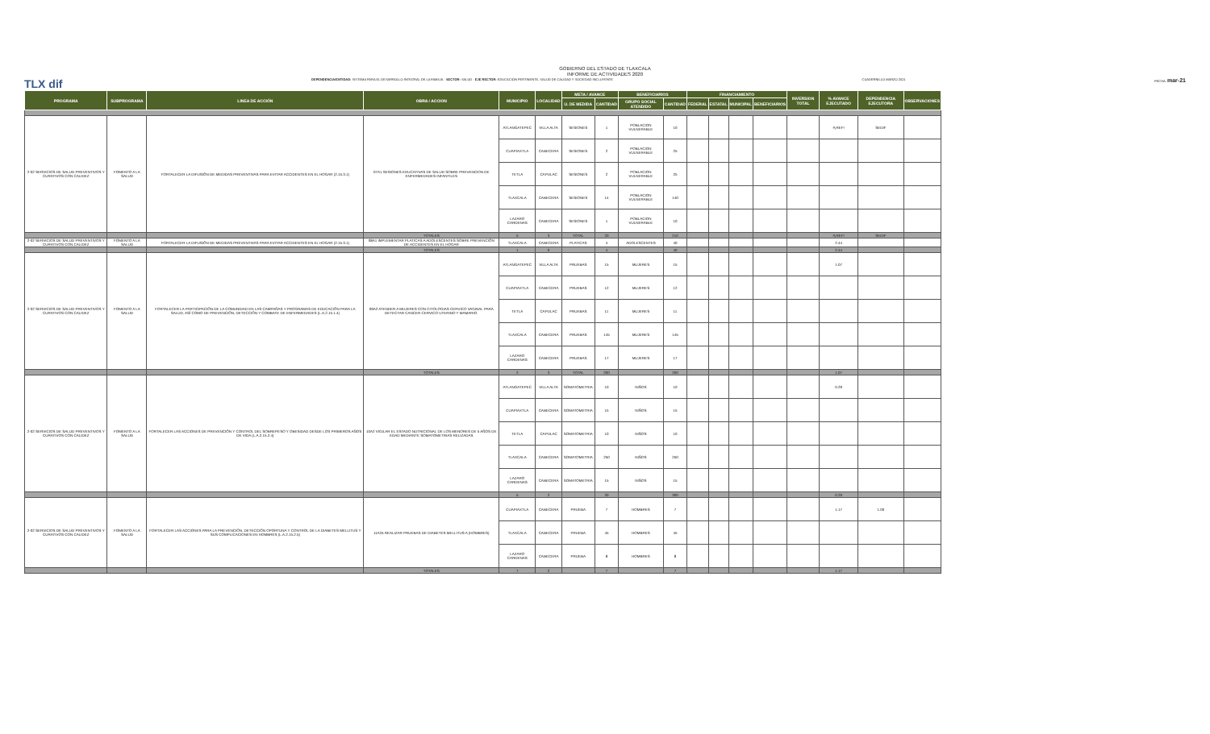GOBIERNO DEL ESTADO DE TLAXCALA
INFORME DE ACTIVIDADES 2020
TLX dif DEPENDENCIA/ENTIDAD: SISTEMA PARA EL DESARROLLO INTEGRAL DE LA FAMILIA · SECTOR: SALUD · EJE RECTOR: EDUCACIÓN PERTINENTE, SALUD DE CALIDAD Y SOCIEDAD INCLUYENTE CUADERNILLO MARZO 2021 FECHA: mar-21
| PROGRAMA | SUBPROGRAMA | LINEA DE ACCIÓN | OBRA / ACCION | MUNICIPIO | LOCALIDAD | META / AVANCE | | BENEFICIARIOS | | FINANCIAMIENTO | | | | INVERSION TOTAL | % AVANCE EJECUTADO | DEPENDENCIA EJECUTORA | OBSERVACIONES |
| --- | --- | --- | --- | --- | --- | --- | --- | --- | --- | --- | --- | --- | --- | --- | --- | --- | --- |
| | | | | | | U. DE MEDIDA | CANTIDAD | GRUPO SOCIAL ATENDIDO | CANTIDAD | FEDERAL | ESTATAL | MUNICIPAL | BENEFICIARIOS | | | | |
| 2-02 SERVICIOS DE SALUD PREVENTIVOS Y CURATIVOS CON CALIDEZ | FOMENTO A LA SALUD | FORTALECER LA DIFUSIÓN DE MEDIDAS PREVENTIVAS PARA EVITAR ACCIDENTES EN EL HOGAR (2.15.3.1) | 07A1 SESIONES EDUCATIVAS DE SALUD SOBRE PREVENCION DE ENFERMEDADES INFANTILES | ATLANGATEPEC | VILLA ALTA | SESIONES | 1 | POBLACION VULNERABLE | 10 | | | | | | #¡REF! | SEDIF | |
| | | | | CUAPIAXTLA | CABECERA | SESIONES | 2 | POBLACION VULNERABLE | 25 | | | | | | | | |
| | | | | TETLA | CAPULAC | SESIONES | 2 | POBLACION VULNERABLE | 25 | | | | | | | | |
| | | | | TLAXCALA | CABECERA | SESIONES | 14 | POBLACION VULNERABLE | 140 | | | | | | | | |
| | | | | LAZARO CARDENAS | CABECERA | SESIONES | 1 | POBLACION VULNERABLE | 10 | | | | | | | | |
| | | | TOTALES | 5 | 3 | TOTAL | 20 | | 210 | | | | | | #¡REF! | SEDIF | |
| 2-02 SERVICIOS DE SALUD PREVENTIVOS Y CURATIVOS CON CALIDEZ | FOMENTO A LA SALUD | FORTALECER LA DIFUSIÓN DE MEDIDAS PREVENTIVAS PARA EVITAR ACCIDENTES EN EL HOGAR (2.15.3.1) | 08A1 IMPLEMENTAR PLATICAS A ADOLESCENTES SOBRE PREVENCIÓN DE ACCIDENTES EN EL HOGAR | TLAXCALA | CABECERA | PLATICAS | 4 | ADOLESCENTES | 40 | | | | | | 2.44 | | |
| | | | TOTALES | 1 | 0 | | 4 | | 40 | | | | | | 2.44 | | |
| 2-02 SERVICIOS DE SALUD PREVENTIVOS Y CURATIVOS CON CALIDEZ | FOMENTO A LA SALUD | FORTALECER LA PARTICIPACIÓN DE LA COMUNIDAD EN LAS CAMPAÑAS Y PROGRAMAS DE EDUCACIÓN PARA LA SALUD, ASÍ COMO DE PREVENCIÓN, DETECCIÓN Y COMBATE DE ENFERMEDADES (L.A.2.15.1.4) | 09A2 ATENDER A MUJERES CON CITOLOGIAS CERVICO VAGINAL PARA DETECTAR CANCER CERVICO UTERINO Y MAMARIO. | ATLANGATEPEC | VILLA ALTA | PRUEBAS | 15 | MUJERES | 15 | | | | | | 1.07 | | |
| | | | | CUAPIAXTLA | CABECERA | PRUEBAS | 12 | MUJERES | 12 | | | | | | | | |
| | | | | TETLA | CAPULAC | PRUEBAS | 11 | MUJERES | 11 | | | | | | | | |
| | | | | TLAXCALA | CABECERA | PRUEBAS | 145 | MUJERES | 145 | | | | | | | | |
| | | | | LAZARO CARDENAS | CABECERA | PRUEBAS | 17 | MUJERES | 17 | | | | | | | | |
| | | | TOTALES | 2 | 3 | TOTAL | 200 | | 200 | | | | | | 1.07 | | |
| 2-02 SERVICIOS DE SALUD PREVENTIVOS Y CURATIVOS CON CALIDEZ | FOMENTO A LA SALUD | FORTALECER LAS ACCIONES DE PREVENCIÓN Y CONTROL DEL SOBREPESO Y OBESIDAD DESDE LOS PRIMEROS AÑOS DE VIDA (L.A.2.15.2.4) | 10A2 VIGILAR EL ESTADO NUTRICIONAL DE LOS MENORES DE 5 AÑOS DE EDAD MEDIANTE SOMATOMETRIAS RELIZADAS | ATLANGATEPEC | VILLA ALTA | SOMATOMETRIA | 10 | NIÑOS | 10 | | | | | | 0.29 | | |
| | | | | CUAPIAXTLA | CABECERA | SOMATOMETRIA | 15 | NIÑOS | 15 | | | | | | | | |
| | | | | TETLA | CAPULAC | SOMATOMETRIA | 10 | NIÑOS | 10 | | | | | | | | |
| | | | | TLAXCALA | CABECERA | SOMATOMETRIA | 250 | NIÑOS | 250 | | | | | | | | |
| | | | | LAZARO CARDENAS | CABECERA | SOMATOMETRIA | 15 | NIÑOS | 15 | | | | | | | | |
| | | | | 5 | 2 | | 30 | | 300 | | | | | | 0.29 | | |
| 2-02 SERVICIOS DE SALUD PREVENTIVOS Y CURATIVOS CON CALIDEZ | FOMENTO A LA SALUD | FORTALECER LAS ACCIONES PARA LA PREVENCIÓN, DETECCIÓN OPORTUNA Y CONTROL DE LA DIABETES MELLITUS Y SUS COMPLICACIONES EN HOMBRES (L.A.2.15.2.5) | 11A2a REALIZAR PRUEBAS DE DIABETES MELLITUS A (HOMBRES) | CUAPIAXTLA | CABECERA | PRUEBA | 7 | HOMBRES | 7 | | | | | | 1.17 | 1.00 | |
| | | | | TLAXCALA | CABECERA | PRUEBA | 45 | HOMBRES | 45 | | | | | | | | |
| | | | | LAZARO CARDENAS | CABECERA | PRUEBA | 8 | HOMBRES | 8 | | | | | | | | |
| | | | TOTALES | 7 | 2 | | 7 | | 7 | | | | | | 1.17 | | |